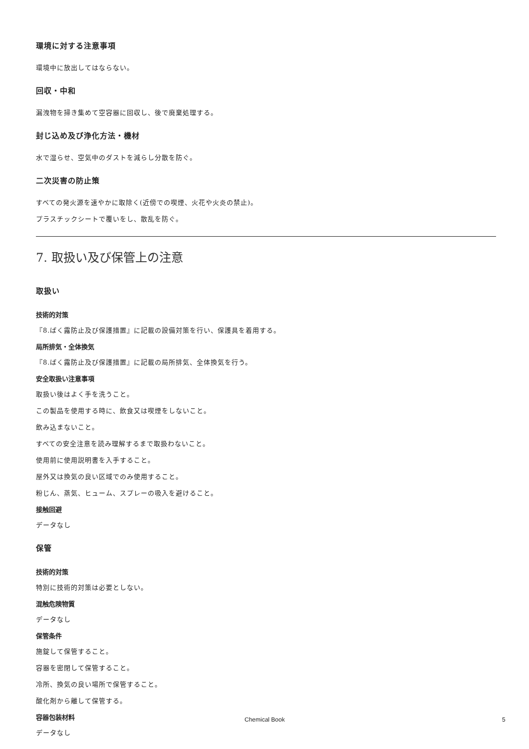環境に対する注意事項
環境中に放出してはならない。
回収・中和
漏洩物を掃き集めて空容器に回収し、後で廃棄処理する。
封じ込め及び浄化方法・機材
水で湿らせ、空気中のダストを減らし分散を防ぐ。
二次災害の防止策
すべての発火源を速やかに取除く(近傍での喫煙、火花や火炎の禁止)。
プラスチックシートで覆いをし、散乱を防ぐ。
7. 取扱い及び保管上の注意
取扱い
技術的対策
『8.ばく露防止及び保護措置』に記載の設備対策を行い、保護具を着用する。
局所排気・全体換気
『8.ばく露防止及び保護措置』に記載の局所排気、全体換気を行う。
安全取扱い注意事項
取扱い後はよく手を洗うこと。
この製品を使用する時に、飲食又は喫煙をしないこと。
飲み込まないこと。
すべての安全注意を読み理解するまで取扱わないこと。
使用前に使用説明書を入手すること。
屋外又は換気の良い区域でのみ使用すること。
粉じん、蒸気、ヒューム、スプレーの吸入を避けること。
接触回避
データなし
保管
技術的対策
特別に技術的対策は必要としない。
混触危険物質
データなし
保管条件
施錠して保管すること。
容器を密閉して保管すること。
冷所、換気の良い場所で保管すること。
酸化剤から離して保管する。
容器包装材料
データなし
Chemical Book 5